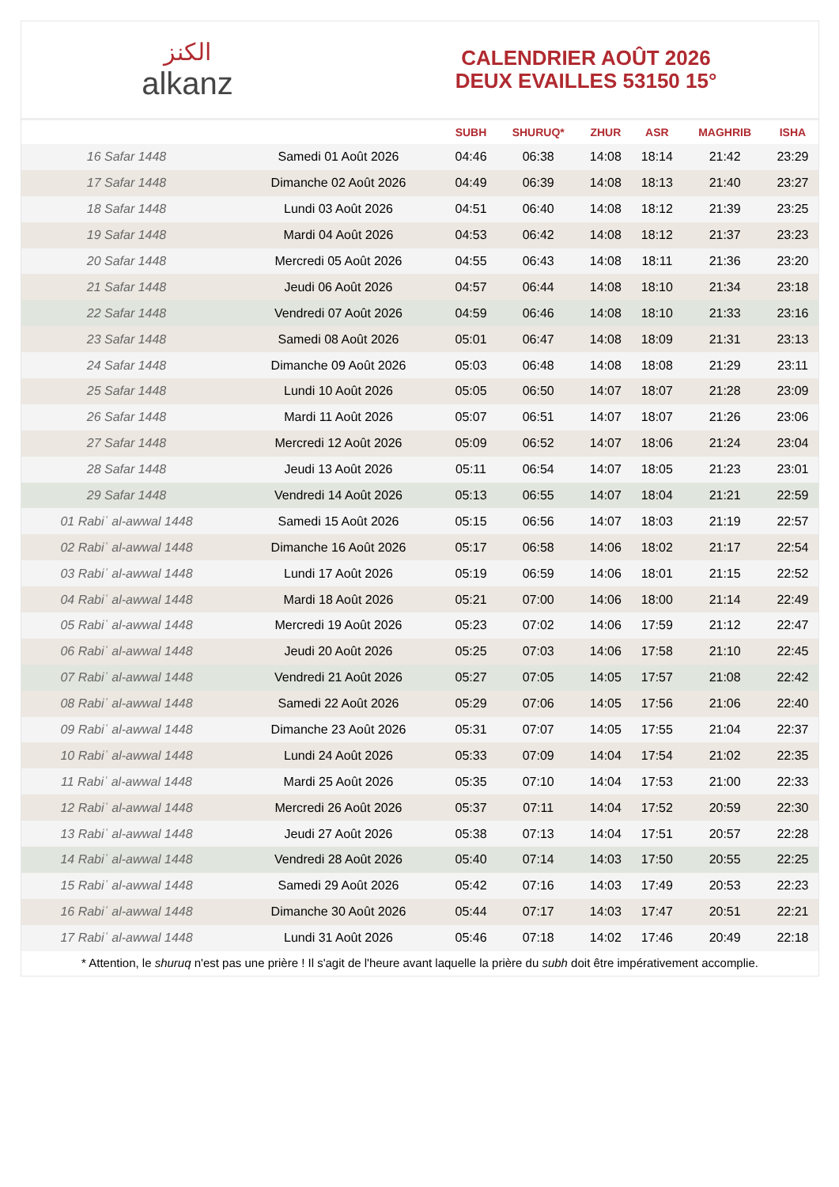الكنز
alkanz
CALENDRIER AOÛT 2026
DEUX EVAILLES 53150 15°
| | | SUBH | SHURUQ* | ZHUR | ASR | MAGHRIB | ISHA |
| --- | --- | --- | --- | --- | --- | --- | --- |
| 16 Safar 1448 | Samedi 01 Août 2026 | 04:46 | 06:38 | 14:08 | 18:14 | 21:42 | 23:29 |
| 17 Safar 1448 | Dimanche 02 Août 2026 | 04:49 | 06:39 | 14:08 | 18:13 | 21:40 | 23:27 |
| 18 Safar 1448 | Lundi 03 Août 2026 | 04:51 | 06:40 | 14:08 | 18:12 | 21:39 | 23:25 |
| 19 Safar 1448 | Mardi 04 Août 2026 | 04:53 | 06:42 | 14:08 | 18:12 | 21:37 | 23:23 |
| 20 Safar 1448 | Mercredi 05 Août 2026 | 04:55 | 06:43 | 14:08 | 18:11 | 21:36 | 23:20 |
| 21 Safar 1448 | Jeudi 06 Août 2026 | 04:57 | 06:44 | 14:08 | 18:10 | 21:34 | 23:18 |
| 22 Safar 1448 | Vendredi 07 Août 2026 | 04:59 | 06:46 | 14:08 | 18:10 | 21:33 | 23:16 |
| 23 Safar 1448 | Samedi 08 Août 2026 | 05:01 | 06:47 | 14:08 | 18:09 | 21:31 | 23:13 |
| 24 Safar 1448 | Dimanche 09 Août 2026 | 05:03 | 06:48 | 14:08 | 18:08 | 21:29 | 23:11 |
| 25 Safar 1448 | Lundi 10 Août 2026 | 05:05 | 06:50 | 14:07 | 18:07 | 21:28 | 23:09 |
| 26 Safar 1448 | Mardi 11 Août 2026 | 05:07 | 06:51 | 14:07 | 18:07 | 21:26 | 23:06 |
| 27 Safar 1448 | Mercredi 12 Août 2026 | 05:09 | 06:52 | 14:07 | 18:06 | 21:24 | 23:04 |
| 28 Safar 1448 | Jeudi 13 Août 2026 | 05:11 | 06:54 | 14:07 | 18:05 | 21:23 | 23:01 |
| 29 Safar 1448 | Vendredi 14 Août 2026 | 05:13 | 06:55 | 14:07 | 18:04 | 21:21 | 22:59 |
| 01 Rabiʿ al-awwal 1448 | Samedi 15 Août 2026 | 05:15 | 06:56 | 14:07 | 18:03 | 21:19 | 22:57 |
| 02 Rabiʿ al-awwal 1448 | Dimanche 16 Août 2026 | 05:17 | 06:58 | 14:06 | 18:02 | 21:17 | 22:54 |
| 03 Rabiʿ al-awwal 1448 | Lundi 17 Août 2026 | 05:19 | 06:59 | 14:06 | 18:01 | 21:15 | 22:52 |
| 04 Rabiʿ al-awwal 1448 | Mardi 18 Août 2026 | 05:21 | 07:00 | 14:06 | 18:00 | 21:14 | 22:49 |
| 05 Rabiʿ al-awwal 1448 | Mercredi 19 Août 2026 | 05:23 | 07:02 | 14:06 | 17:59 | 21:12 | 22:47 |
| 06 Rabiʿ al-awwal 1448 | Jeudi 20 Août 2026 | 05:25 | 07:03 | 14:06 | 17:58 | 21:10 | 22:45 |
| 07 Rabiʿ al-awwal 1448 | Vendredi 21 Août 2026 | 05:27 | 07:05 | 14:05 | 17:57 | 21:08 | 22:42 |
| 08 Rabiʿ al-awwal 1448 | Samedi 22 Août 2026 | 05:29 | 07:06 | 14:05 | 17:56 | 21:06 | 22:40 |
| 09 Rabiʿ al-awwal 1448 | Dimanche 23 Août 2026 | 05:31 | 07:07 | 14:05 | 17:55 | 21:04 | 22:37 |
| 10 Rabiʿ al-awwal 1448 | Lundi 24 Août 2026 | 05:33 | 07:09 | 14:04 | 17:54 | 21:02 | 22:35 |
| 11 Rabiʿ al-awwal 1448 | Mardi 25 Août 2026 | 05:35 | 07:10 | 14:04 | 17:53 | 21:00 | 22:33 |
| 12 Rabiʿ al-awwal 1448 | Mercredi 26 Août 2026 | 05:37 | 07:11 | 14:04 | 17:52 | 20:59 | 22:30 |
| 13 Rabiʿ al-awwal 1448 | Jeudi 27 Août 2026 | 05:38 | 07:13 | 14:04 | 17:51 | 20:57 | 22:28 |
| 14 Rabiʿ al-awwal 1448 | Vendredi 28 Août 2026 | 05:40 | 07:14 | 14:03 | 17:50 | 20:55 | 22:25 |
| 15 Rabiʿ al-awwal 1448 | Samedi 29 Août 2026 | 05:42 | 07:16 | 14:03 | 17:49 | 20:53 | 22:23 |
| 16 Rabiʿ al-awwal 1448 | Dimanche 30 Août 2026 | 05:44 | 07:17 | 14:03 | 17:47 | 20:51 | 22:21 |
| 17 Rabiʿ al-awwal 1448 | Lundi 31 Août 2026 | 05:46 | 07:18 | 14:02 | 17:46 | 20:49 | 22:18 |
* Attention, le shuruq n'est pas une prière ! Il s'agit de l'heure avant laquelle la prière du subh doit être impérativement accomplie.